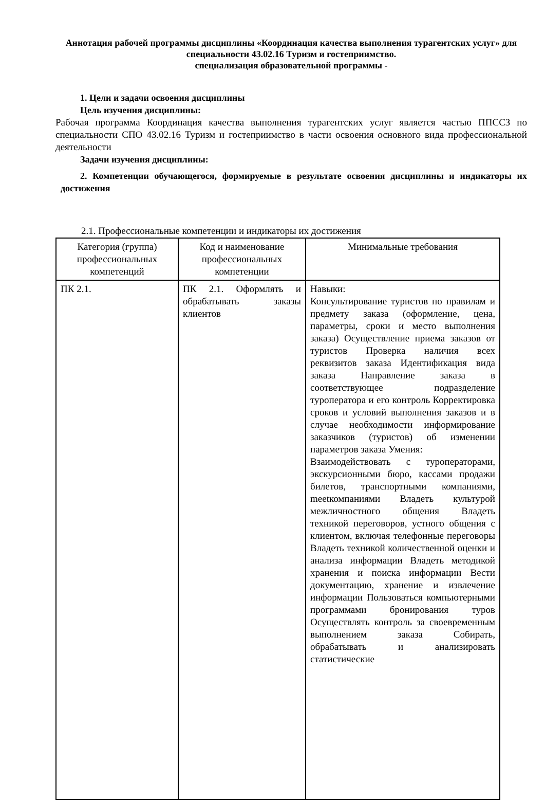Аннотация рабочей программы дисциплины «Координация качества выполнения турагентских услуг» для специальности 43.02.16 Туризм и гостеприимство.
специализация образовательной программы -
1. Цели и задачи освоения дисциплины
Цель изучения дисциплины:
Рабочая программа Координация качества выполнения турагентских услуг является частью ППССЗ по специальности СПО 43.02.16 Туризм и гостеприимство в части освоения основного вида профессиональной деятельности
Задачи изучения дисциплины:
2. Компетенции обучающегося, формируемые в результате освоения дисциплины и индикаторы их достижения
2.1. Профессиональные компетенции и индикаторы их достижения
| Категория (группа) профессиональных компетенций | Код и наименование профессиональных компетенции | Минимальные требования |
| --- | --- | --- |
| ПК 2.1. | ПК 2.1. Оформлять и обрабатывать заказы клиентов | Навыки: Консультирование туристов по правилам и предмету заказа (оформление, цена, параметры, сроки и место выполнения заказа) Осуществление приема заказов от туристов Проверка наличия всех реквизитов заказа Идентификация вида заказа Направление заказа в соответствующее подразделение туроператора и его контроль Корректировка сроков и условий выполнения заказов и в случае необходимости информирование заказчиков (туристов) об изменении параметров заказа Умения: Взаимодействовать с туроператорами, экскурсионными бюро, кассами продажи билетов, транспортными компаниями, meetкомпаниями Владеть культурой межличностного общения Владеть техникой переговоров, устного общения с клиентом, включая телефонные переговоры Владеть техникой количественной оценки и анализа информации Владеть методикой хранения и поиска информации Вести документацию, хранение и извлечение информации Пользоваться компьютерными программами бронирования туров Осуществлять контроль за своевременным выполнением заказа Собирать, обрабатывать и анализировать статистические |